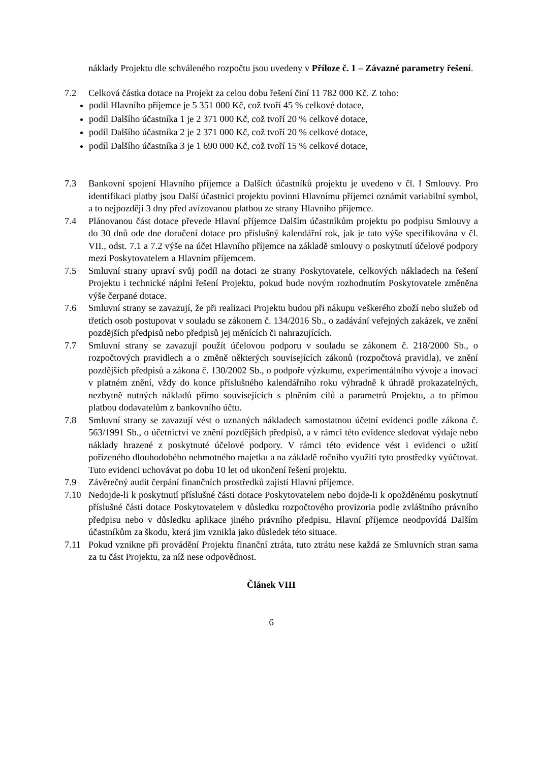náklady Projektu dle schváleného rozpočtu jsou uvedeny v Příloze č. 1 – Závazné parametry řešení.
7.2 Celková částka dotace na Projekt za celou dobu řešení činí 11 782 000 Kč. Z toho:
podíl Hlavního příjemce je 5 351 000 Kč, což tvoří 45 % celkové dotace,
podíl Dalšího účastníka 1 je 2 371 000 Kč, což tvoří 20 % celkové dotace,
podíl Dalšího účastníka 2 je 2 371 000 Kč, což tvoří 20 % celkové dotace,
podíl Dalšího účastníka 3 je 1 690 000 Kč, což tvoří 15 % celkové dotace,
7.3 Bankovní spojení Hlavního příjemce a Dalších účastníků projektu je uvedeno v čl. I Smlouvy. Pro identifikaci platby jsou Další účastníci projektu povinni Hlavnímu příjemci oznámit variabilní symbol, a to nejpozději 3 dny před avízovanou platbou ze strany Hlavního příjemce.
7.4 Plánovanou část dotace převede Hlavní příjemce Dalším účastníkům projektu po podpisu Smlouvy a do 30 dnů ode dne doručení dotace pro příslušný kalendářní rok, jak je tato výše specifikována v čl. VII., odst. 7.1 a 7.2 výše na účet Hlavního příjemce na základě smlouvy o poskytnutí účelové podpory mezi Poskytovatelem a Hlavním příjemcem.
7.5 Smluvní strany upraví svůj podíl na dotaci ze strany Poskytovatele, celkových nákladech na řešení Projektu i technické náplni řešení Projektu, pokud bude novým rozhodnutím Poskytovatele změněna výše čerpané dotace.
7.6 Smluvní strany se zavazují, že při realizaci Projektu budou při nákupu veškerého zboží nebo služeb od třetích osob postupovat v souladu se zákonem č. 134/2016 Sb., o zadávání veřejných zakázek, ve znění pozdějších předpisů nebo předpisů jej měnících či nahrazujících.
7.7 Smluvní strany se zavazují použít účelovou podporu v souladu se zákonem č. 218/2000 Sb., o rozpočtových pravidlech a o změně některých souvisejících zákonů (rozpočtová pravidla), ve znění pozdějších předpisů a zákona č. 130/2002 Sb., o podpoře výzkumu, experimentálního vývoje a inovací v platném znění, vždy do konce příslušného kalendářního roku výhradně k úhradě prokazatelných, nezbytně nutných nákladů přímo souvisejících s plněním cílů a parametrů Projektu, a to přímou platbou dodavatelům z bankovního účtu.
7.8 Smluvní strany se zavazují vést o uznaných nákladech samostatnou účetní evidenci podle zákona č. 563/1991 Sb., o účetnictví ve znění pozdějších předpisů, a v rámci této evidence sledovat výdaje nebo náklady hrazené z poskytnuté účelové podpory. V rámci této evidence vést i evidenci o užití pořízeného dlouhodobého nehmotného majetku a na základě ročního využití tyto prostředky vyúčtovat. Tuto evidenci uchovávat po dobu 10 let od ukončení řešení projektu.
7.9 Závěrečný audit čerpání finančních prostředků zajistí Hlavní příjemce.
7.10 Nedojde-li k poskytnutí příslušné části dotace Poskytovatelem nebo dojde-li k opožděnému poskytnutí příslušné části dotace Poskytovatelem v důsledku rozpočtového provizoria podle zvláštního právního předpisu nebo v důsledku aplikace jiného právního předpisu, Hlavní příjemce neodpovídá Dalším účastníkům za škodu, která jim vznikla jako důsledek této situace.
7.11 Pokud vznikne při provádění Projektu finanční ztráta, tuto ztrátu nese každá ze Smluvních stran sama za tu část Projektu, za níž nese odpovědnost.
Článek VIII
6